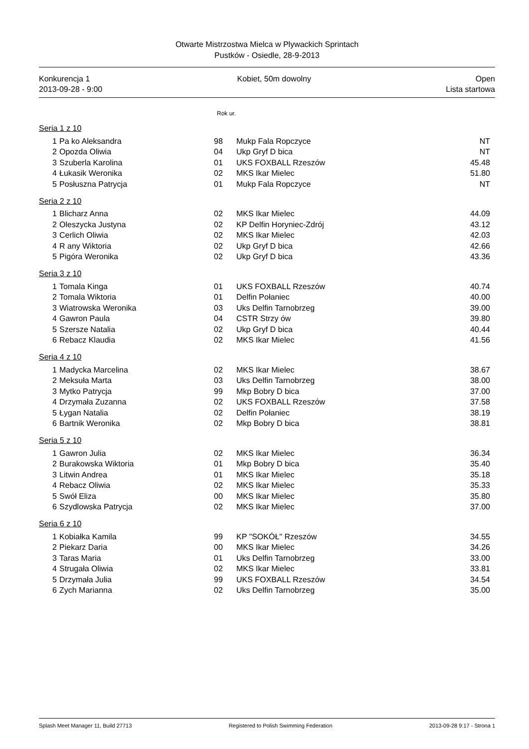Otwarte Mistrzostwa Mielca w Plywackich Sprintach
Pustków - Osiedle, 28-9-2013
Konkurencja 1
2013-09-28 - 9:00
Kobiet, 50m dowolny Open
Lista startowa
Rok ur.
Seria 1 z 10
| 1 | Pa ko Aleksandra | 98 | Mukp Fala Ropczyce | NT |
| 2 | Opozda Oliwia | 04 | Ukp Gryf D bica | NT |
| 3 | Szuberla Karolina | 01 | UKS FOXBALL Rzeszów | 45.48 |
| 4 | Łukasik Weronika | 02 | MKS Ikar Mielec | 51.80 |
| 5 | Posłuszna Patrycja | 01 | Mukp Fala Ropczyce | NT |
Seria 2 z 10
| 1 | Blicharz Anna | 02 | MKS Ikar Mielec | 44.09 |
| 2 | Oleszycka Justyna | 02 | KP Delfin Horyniec-Zdrój | 43.12 |
| 3 | Cerlich Oliwia | 02 | MKS Ikar Mielec | 42.03 |
| 4 | R any Wiktoria | 02 | Ukp Gryf D bica | 42.66 |
| 5 | Pigóra Weronika | 02 | Ukp Gryf D bica | 43.36 |
Seria 3 z 10
| 1 | Tomala Kinga | 01 | UKS FOXBALL Rzeszów | 40.74 |
| 2 | Tomala Wiktoria | 01 | Delfin Połaniec | 40.00 |
| 3 | Wiatrowska Weronika | 03 | Uks Delfin Tarnobrzeg | 39.00 |
| 4 | Gawron Paula | 04 | CSTR Strzy ów | 39.80 |
| 5 | Szersze Natalia | 02 | Ukp Gryf D bica | 40.44 |
| 6 | Rebacz Klaudia | 02 | MKS Ikar Mielec | 41.56 |
Seria 4 z 10
| 1 | Madycka Marcelina | 02 | MKS Ikar Mielec | 38.67 |
| 2 | Meksuła Marta | 03 | Uks Delfin Tarnobrzeg | 38.00 |
| 3 | Mytko Patrycja | 99 | Mkp Bobry D bica | 37.00 |
| 4 | Drzymała Zuzanna | 02 | UKS FOXBALL Rzeszów | 37.58 |
| 5 | Łygan Natalia | 02 | Delfin Połaniec | 38.19 |
| 6 | Bartnik Weronika | 02 | Mkp Bobry D bica | 38.81 |
Seria 5 z 10
| 1 | Gawron Julia | 02 | MKS Ikar Mielec | 36.34 |
| 2 | Burakowska Wiktoria | 01 | Mkp Bobry D bica | 35.40 |
| 3 | Litwin Andrea | 01 | MKS Ikar Mielec | 35.18 |
| 4 | Rebacz Oliwia | 02 | MKS Ikar Mielec | 35.33 |
| 5 | Swół Eliza | 00 | MKS Ikar Mielec | 35.80 |
| 6 | Szydlowska Patrycja | 02 | MKS Ikar Mielec | 37.00 |
Seria 6 z 10
| 1 | Kobiałka Kamila | 99 | KP "SOKÓŁ" Rzeszów | 34.55 |
| 2 | Piekarz Daria | 00 | MKS Ikar Mielec | 34.26 |
| 3 | Taras Maria | 01 | Uks Delfin Tarnobrzeg | 33.00 |
| 4 | Strugała Oliwia | 02 | MKS Ikar Mielec | 33.81 |
| 5 | Drzymała Julia | 99 | UKS FOXBALL Rzeszów | 34.54 |
| 6 | Zych Marianna | 02 | Uks Delfin Tarnobrzeg | 35.00 |
Splash Meet Manager 11, Build 27713 Registered to Polish Swimming Federation 2013-09-28 9:17 - Strona 1